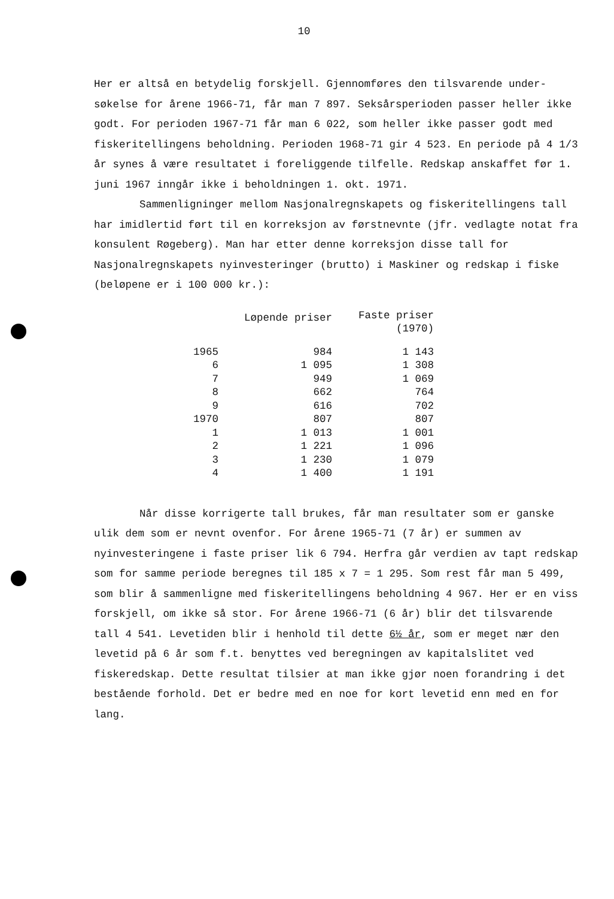10
Her er altså en betydelig forskjell. Gjennomføres den tilsvarende under-søkelse for årene 1966-71, får man 7 897. Seksårsperioden passer heller ikke godt. For perioden 1967-71 får man 6 022, som heller ikke passer godt med fiskeritellingens beholdning. Perioden 1968-71 gir 4 523. En periode på 4 1/3 år synes å være resultatet i foreliggende tilfelle. Redskap anskaffet før 1. juni 1967 inngår ikke i beholdningen 1. okt. 1971.
Sammenligninger mellom Nasjonalregnskapets og fiskeritellingens tall har imidlertid ført til en korreksjon av førstnevnte (jfr. vedlagte notat fra konsulent Røgeberg). Man har etter denne korreksjon disse tall for Nasjonalregnskapets nyinvesteringer (brutto) i Maskiner og redskap i fiske (beløpene er i 100 000 kr.):
| | Løpende priser | Faste priser (1970) |
| --- | --- | --- |
| 1965 | 984 | 1 143 |
| 6 | 1 095 | 1 308 |
| 7 | 949 | 1 069 |
| 8 | 662 | 764 |
| 9 | 616 | 702 |
| 1970 | 807 | 807 |
| 1 | 1 013 | 1 001 |
| 2 | 1 221 | 1 096 |
| 3 | 1 230 | 1 079 |
| 4 | 1 400 | 1 191 |
Når disse korrigerte tall brukes, får man resultater som er ganske ulik dem som er nevnt ovenfor. For årene 1965-71 (7 år) er summen av nyinvesteringene i faste priser lik 6 794. Herfra går verdien av tapt redskap som for samme periode beregnes til 185 x 7 = 1 295. Som rest får man 5 499, som blir å sammenligne med fiskeritellingens beholdning 4 967. Her er en viss forskjell, om ikke så stor. For årene 1966-71 (6 år) blir det tilsvarende tall 4 541. Levetiden blir i henhold til dette 6½ år, som er meget nær den levetid på 6 år som f.t. benyttes ved beregningen av kapitalslitet ved fiskeredskap. Dette resultat tilsier at man ikke gjør noen forandring i det bestående forhold. Det er bedre med en noe for kort levetid enn med en for lang.